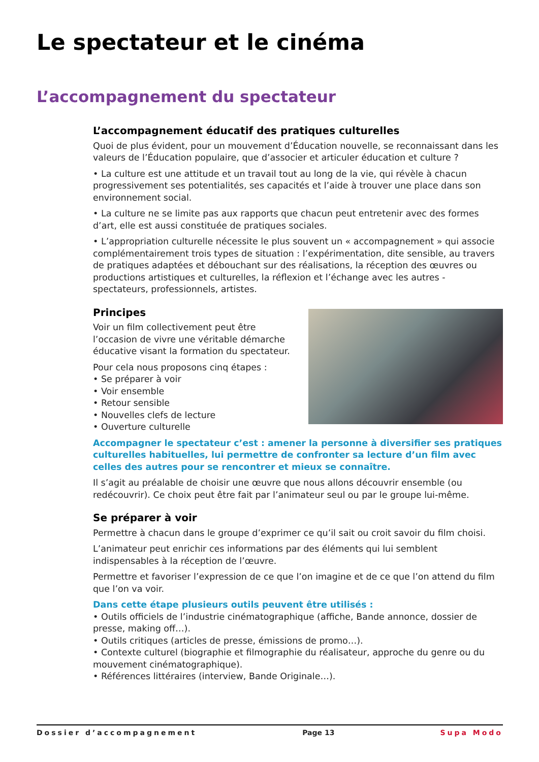Le spectateur et le cinéma
L’accompagnement du spectateur
L’accompagnement éducatif des pratiques culturelles
Quoi de plus évident, pour un mouvement d’Éducation nouvelle, se reconnaissant dans les valeurs de l’Éducation populaire, que d’associer et articuler éducation et culture ?
• La culture est une attitude et un travail tout au long de la vie, qui révèle à chacun progressivement ses potentialités, ses capacités et l’aide à trouver une place dans son environnement social.
• La culture ne se limite pas aux rapports que chacun peut entretenir avec des formes d’art, elle est aussi constituée de pratiques sociales.
• L’appropriation culturelle nécessite le plus souvent un « accompagnement » qui associe complémentairement trois types de situation : l’expérimentation, dite sensible, au travers de pratiques adaptées et débouchant sur des réalisations, la réception des œuvres ou productions artistiques et culturelles, la réflexion et l’échange avec les autres - spectateurs, professionnels, artistes.
Principes
Voir un film collectivement peut être l’occasion de vivre une véritable démarche éducative visant la formation du spectateur.
Pour cela nous proposons cinq étapes :
• Se préparer à voir
• Voir ensemble
• Retour sensible
• Nouvelles clefs de lecture
• Ouverture culturelle
Accompagner le spectateur c’est : amener la personne à diversifier ses pratiques culturelles habituelles, lui permettre de confronter sa lecture d’un film avec celles des autres pour se rencontrer et mieux se connaître.
Il s’agit au préalable de choisir une œuvre que nous allons découvrir ensemble (ou redécouvrir). Ce choix peut être fait par l’animateur seul ou par le groupe lui-même.
Se préparer à voir
Permettre à chacun dans le groupe d’exprimer ce qu’il sait ou croit savoir du film choisi.
L’animateur peut enrichir ces informations par des éléments qui lui semblent indispensables à la réception de l’œuvre.
Permettre et favoriser l’expression de ce que l’on imagine et de ce que l’on attend du film que l’on va voir.
Dans cette étape plusieurs outils peuvent être utilisés :
• Outils officiels de l’industrie cinématographique (affiche, Bande annonce, dossier de presse, making off…).
• Outils critiques (articles de presse, émissions de promo…).
• Contexte culturel (biographie et filmographie du réalisateur, approche du genre ou du mouvement cinématographique).
• Références littéraires (interview, Bande Originale…).
Dossier d’accompagnement Page 13 Supa Modo